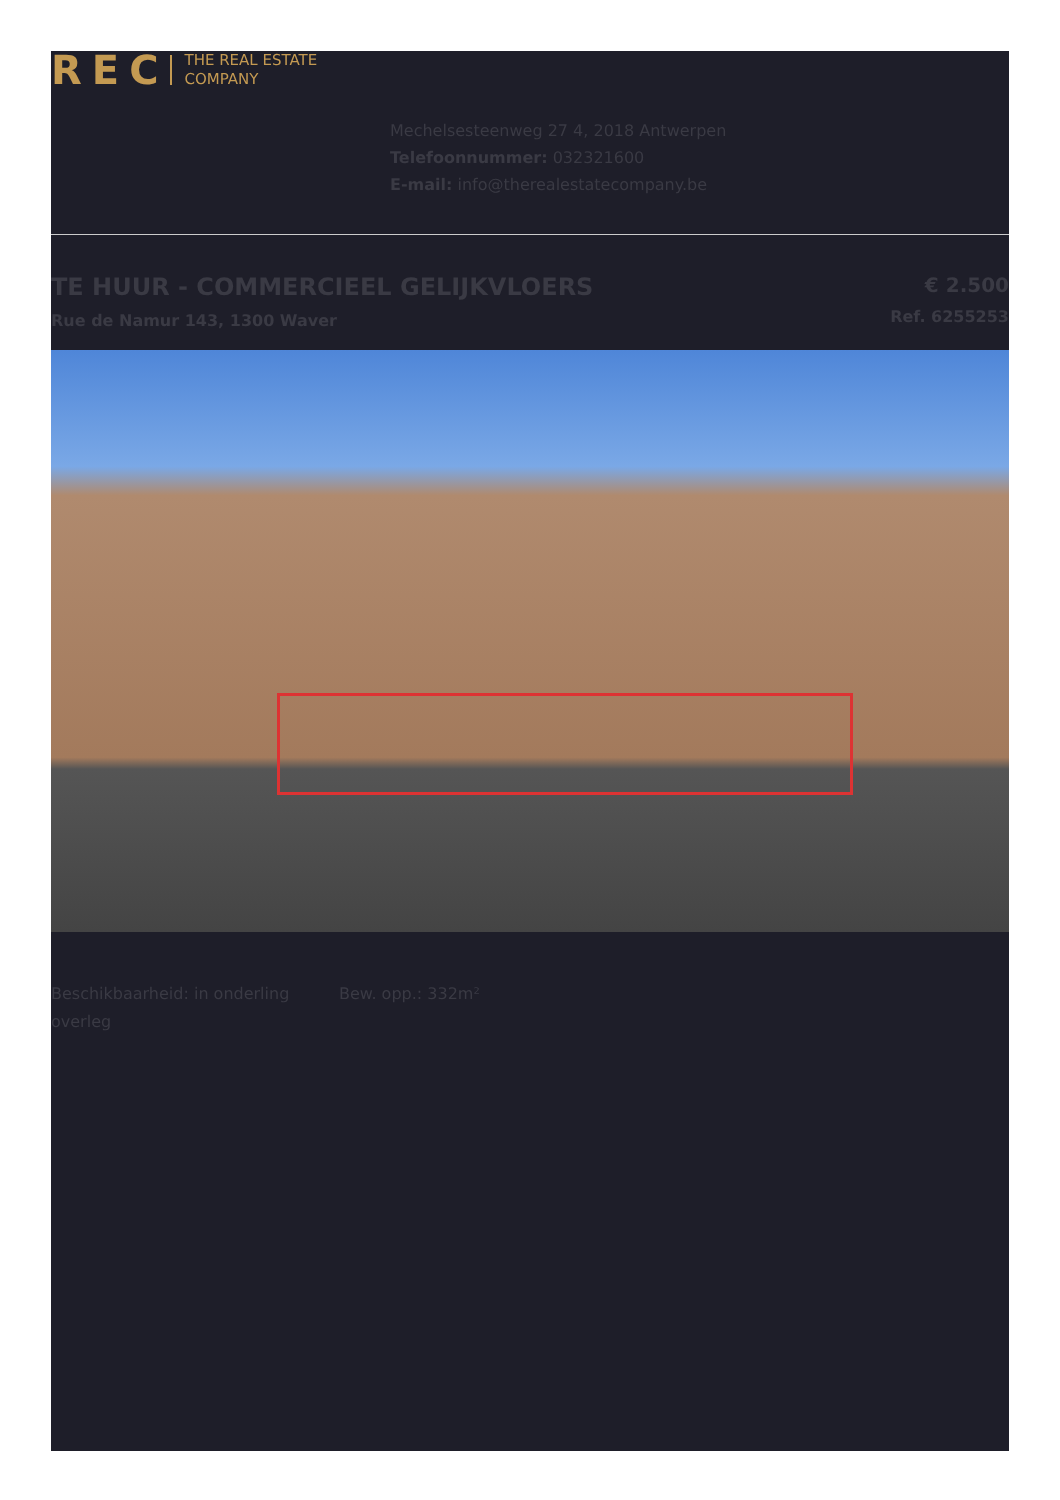REC THE REAL ESTATE
COMPANY
Mechelsesteenweg 27 4, 2018 Antwerpen
Telefoonnummer: 032321600
E-mail: info@therealestatecompany.be
TE HUUR - COMMERCIEEL GELIJKVLOERS
Rue de Namur 143, 1300 Waver
€ 2.500
Ref. 6255253
Beschikbaarheid: in onderling overleg
Bew. opp.: 332m²